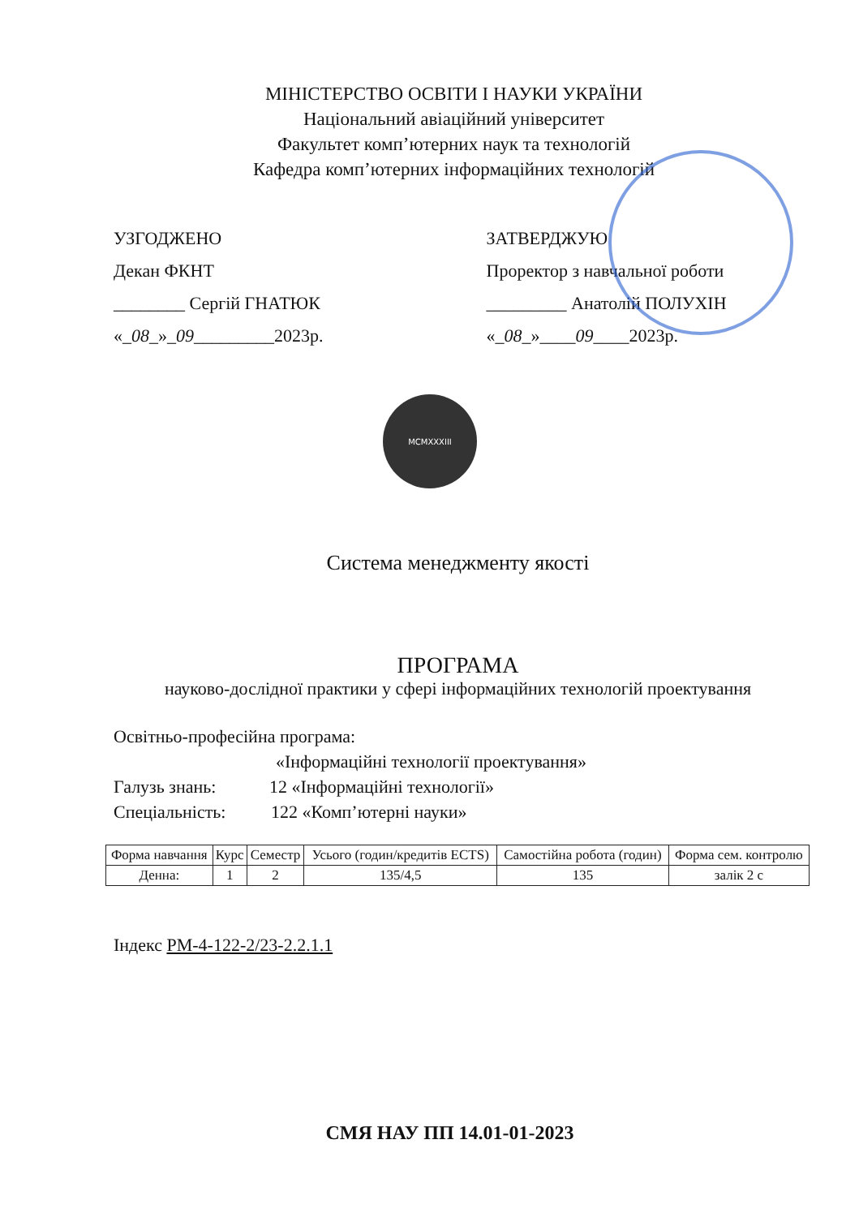МІНІСТЕРСТВО ОСВІТИ І НАУКИ УКРАЇНИ
Національний авіаційний університет
Факультет комп’ютерних наук та технологій
Кафедра комп’ютерних інформаційних технологій
УЗГОДЖЕНО
Декан ФКНТ
________ Сергій ГНАТЮК
«_08_»_09_________2023р.
ЗАТВЕРДЖУЮ
Проректор з навчальної роботи
_________ Анатолій ПОЛУХІН
«_08_»____09____2023р.
MCMXXXIII
Система менеджменту якості
ПРОГРАМА
науково-дослідної практики у сфері інформаційних технологій проектування
Освітньо-професійна програма:
«Інформаційні технології проектування»
Галузь знань: 12 «Інформаційні технології»
Спеціальність: 122 «Комп’ютерні науки»
| Форма навчання | Курс | Семестр | Усього (годин/кредитів ECTS) | Самостійна робота (годин) | Форма сем. контролю |
| --- | --- | --- | --- | --- | --- |
| Денна: | 1 | 2 | 135/4,5 | 135 | залік 2 с |
Індекс РМ-4-122-2/23-2.2.1.1
СМЯ НАУ ПП 14.01-01-2023